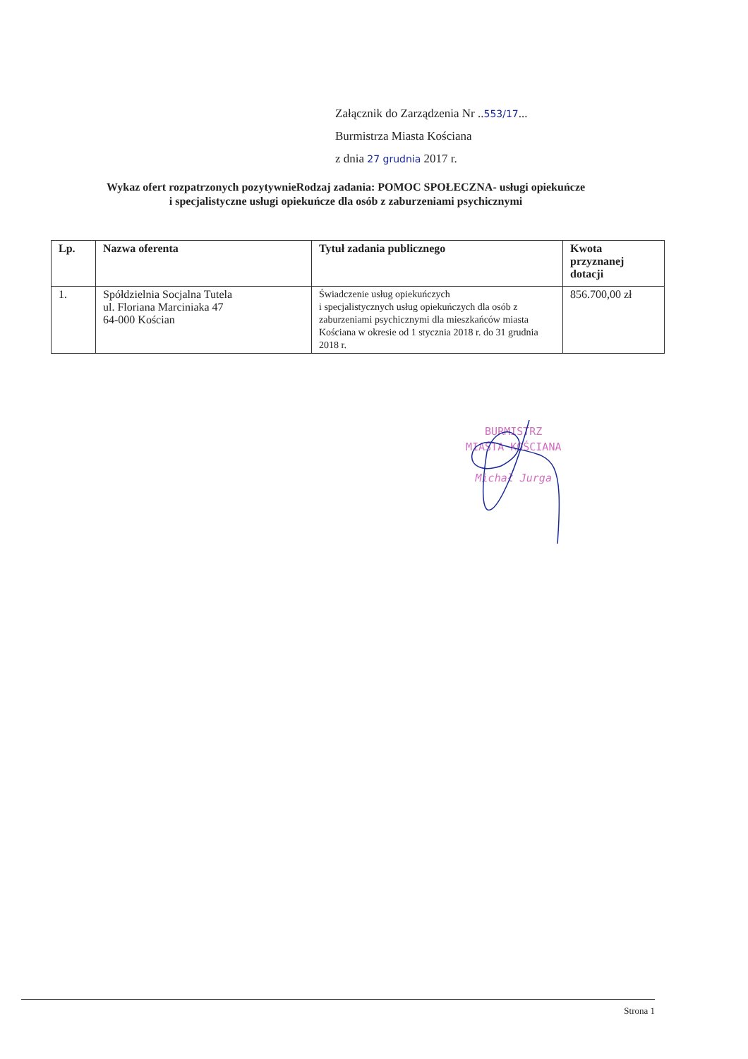Załącznik do Zarządzenia Nr ..553/17...
Burmistrza Miasta Kościana
z dnia 27 grudnia 2017 r.
Wykaz ofert rozpatrzonych pozytywnieRodzaj zadania: POMOC SPOŁECZNA- usługi opiekuńcze
i specjalistyczne usługi opiekuńcze dla osób z zaburzeniami psychicznymi
| Lp. | Nazwa oferenta | Tytuł zadania publicznego | Kwota przyznanej dotacji |
| --- | --- | --- | --- |
| 1. | Spółdzielnia Socjalna Tutela ul. Floriana Marciniaka 47 64-000 Kościan | Świadczenie usług opiekuńczych i specjalistycznych usług opiekuńczych dla osób z zaburzeniami psychicznymi dla mieszkańców miasta Kościana w okresie od 1 stycznia 2018 r. do 31 grudnia 2018 r. | 856.700,00 zł |
BURMISTRZ
MIASTA KOŚCIANA
Michał Jurga
Strona 1